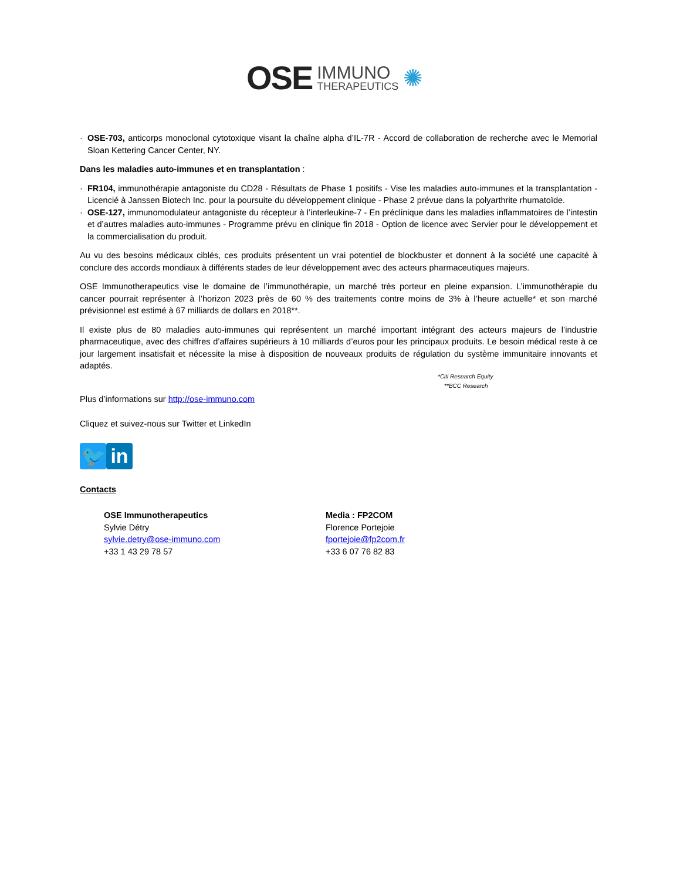OSE IMMUNO
THERAPEUTICS ✺
· OSE-703, anticorps monoclonal cytotoxique visant la chaîne alpha d’IL-7R - Accord de collaboration de recherche avec le Memorial Sloan Kettering Cancer Center, NY.
Dans les maladies auto-immunes et en transplantation :
· FR104, immunothérapie antagoniste du CD28 - Résultats de Phase 1 positifs - Vise les maladies auto-immunes et la transplantation - Licencié à Janssen Biotech Inc. pour la poursuite du développement clinique - Phase 2 prévue dans la polyarthrite rhumatoïde.
· OSE-127, immunomodulateur antagoniste du récepteur à l’interleukine-7 - En préclinique dans les maladies inflammatoires de l’intestin et d’autres maladies auto-immunes - Programme prévu en clinique fin 2018 - Option de licence avec Servier pour le développement et la commercialisation du produit.
Au vu des besoins médicaux ciblés, ces produits présentent un vrai potentiel de blockbuster et donnent à la société une capacité à conclure des accords mondiaux à différents stades de leur développement avec des acteurs pharmaceutiques majeurs.
OSE Immunotherapeutics vise le domaine de l’immunothérapie, un marché très porteur en pleine expansion. L’immunothérapie du cancer pourrait représenter à l’horizon 2023 près de 60 % des traitements contre moins de 3% à l’heure actuelle* et son marché prévisionnel est estimé à 67 milliards de dollars en 2018**.
Il existe plus de 80 maladies auto-immunes qui représentent un marché important intégrant des acteurs majeurs de l’industrie pharmaceutique, avec des chiffres d’affaires supérieurs à 10 milliards d’euros pour les principaux produits. Le besoin médical reste à ce jour largement insatisfait et nécessite la mise à disposition de nouveaux produits de régulation du système immunitaire innovants et adaptés.
*Citi Research Equity
**BCC Research
Plus d’informations sur http://ose-immuno.com
Cliquez et suivez-nous sur Twitter et LinkedIn
🐦 in
Contacts
OSE Immunotherapeutics
Sylvie Détry
sylvie.detry@ose-immuno.com
+33 1 43 29 78 57
Media : FP2COM
Florence Portejoie
fportejoie@fp2com.fr
+33 6 07 76 82 83